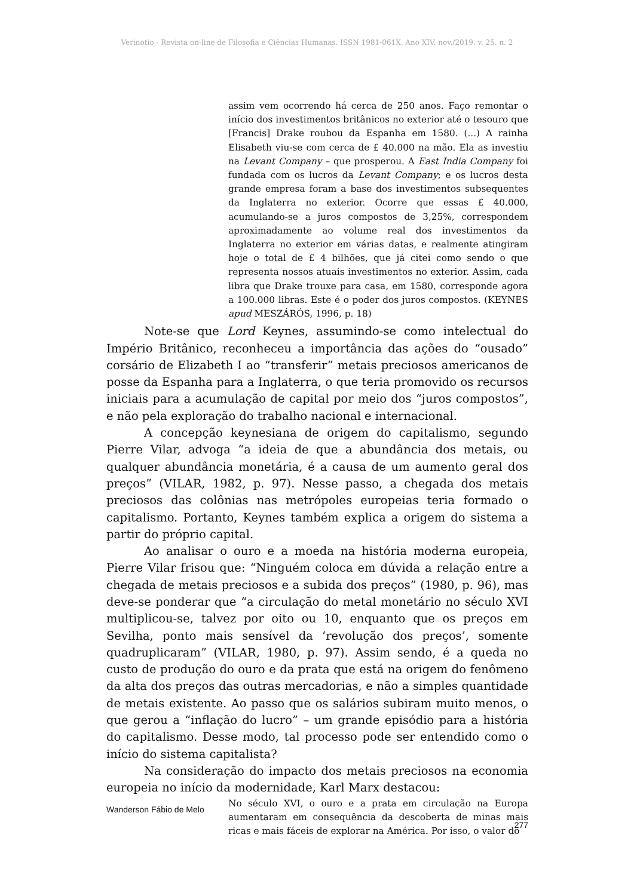Verinotio - Revista on-line de Filosofia e Ciências Humanas. ISSN 1981-061X. Ano XIV. nov./2019. v. 25. n. 2
assim vem ocorrendo há cerca de 250 anos. Faço remontar o início dos investimentos britânicos no exterior até o tesouro que [Francis] Drake roubou da Espanha em 1580. (...) A rainha Elisabeth viu-se com cerca de £ 40.000 na mão. Ela as investiu na Levant Company – que prosperou. A East India Company foi fundada com os lucros da Levant Company; e os lucros desta grande empresa foram a base dos investimentos subsequentes da Inglaterra no exterior. Ocorre que essas £ 40.000, acumulando-se a juros compostos de 3,25%, correspondem aproximadamente ao volume real dos investimentos da Inglaterra no exterior em várias datas, e realmente atingiram hoje o total de £ 4 bilhões, que já citei como sendo o que representa nossos atuais investimentos no exterior. Assim, cada libra que Drake trouxe para casa, em 1580, corresponde agora a 100.000 libras. Este é o poder dos juros compostos. (KEYNES apud MESZÁRÓS, 1996, p. 18)
Note-se que Lord Keynes, assumindo-se como intelectual do Império Britânico, reconheceu a importância das ações do “ousado” corsário de Elizabeth I ao “transferir” metais preciosos americanos de posse da Espanha para a Inglaterra, o que teria promovido os recursos iniciais para a acumulação de capital por meio dos “juros compostos”, e não pela exploração do trabalho nacional e internacional.
A concepção keynesiana de origem do capitalismo, segundo Pierre Vilar, advoga “a ideia de que a abundância dos metais, ou qualquer abundância monetária, é a causa de um aumento geral dos preços” (VILAR, 1982, p. 97). Nesse passo, a chegada dos metais preciosos das colônias nas metrópoles europeias teria formado o capitalismo. Portanto, Keynes também explica a origem do sistema a partir do próprio capital.
Ao analisar o ouro e a moeda na história moderna europeia, Pierre Vilar frisou que: “Ninguém coloca em dúvida a relação entre a chegada de metais preciosos e a subida dos preços” (1980, p. 96), mas deve-se ponderar que “a circulação do metal monetário no século XVI multiplicou-se, talvez por oito ou 10, enquanto que os preços em Sevilha, ponto mais sensível da ‘revolução dos preços’, somente quadruplicaram” (VILAR, 1980, p. 97). Assim sendo, é a queda no custo de produção do ouro e da prata que está na origem do fenômeno da alta dos preços das outras mercadorias, e não a simples quantidade de metais existente. Ao passo que os salários subiram muito menos, o que gerou a “inflação do lucro” – um grande episódio para a história do capitalismo. Desse modo, tal processo pode ser entendido como o início do sistema capitalista?
Na consideração do impacto dos metais preciosos na economia europeia no início da modernidade, Karl Marx destacou:
No século XVI, o ouro e a prata em circulação na Europa aumentaram em consequência da descoberta de minas mais ricas e mais fáceis de explorar na América. Por isso, o valor do
Wanderson Fábio de Melo
277